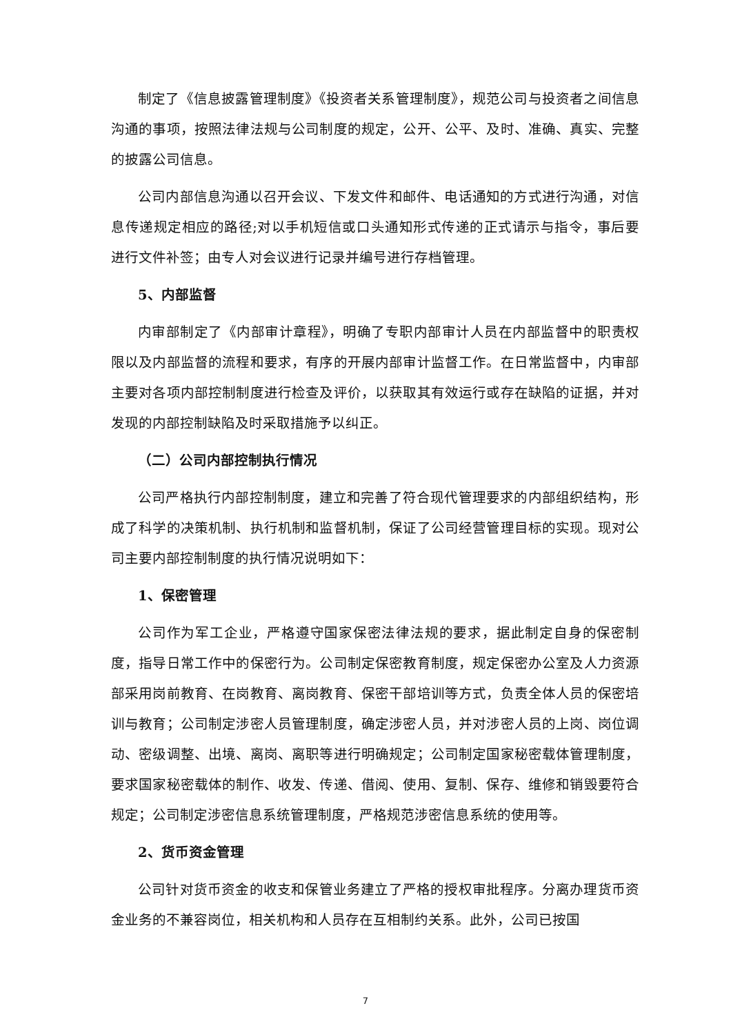制定了《信息披露管理制度》《投资者关系管理制度》，规范公司与投资者之间信息沟通的事项，按照法律法规与公司制度的规定，公开、公平、及时、准确、真实、完整的披露公司信息。
公司内部信息沟通以召开会议、下发文件和邮件、电话通知的方式进行沟通，对信息传递规定相应的路径;对以手机短信或口头通知形式传递的正式请示与指令，事后要进行文件补签；由专人对会议进行记录并编号进行存档管理。
5、内部监督
内审部制定了《内部审计章程》，明确了专职内部审计人员在内部监督中的职责权限以及内部监督的流程和要求，有序的开展内部审计监督工作。在日常监督中，内审部主要对各项内部控制制度进行检查及评价，以获取其有效运行或存在缺陷的证据，并对发现的内部控制缺陷及时采取措施予以纠正。
（二）公司内部控制执行情况
公司严格执行内部控制制度，建立和完善了符合现代管理要求的内部组织结构，形成了科学的决策机制、执行机制和监督机制，保证了公司经营管理目标的实现。现对公司主要内部控制制度的执行情况说明如下：
1、保密管理
公司作为军工企业，严格遵守国家保密法律法规的要求，据此制定自身的保密制度，指导日常工作中的保密行为。公司制定保密教育制度，规定保密办公室及人力资源部采用岗前教育、在岗教育、离岗教育、保密干部培训等方式，负责全体人员的保密培训与教育；公司制定涉密人员管理制度，确定涉密人员，并对涉密人员的上岗、岗位调动、密级调整、出境、离岗、离职等进行明确规定；公司制定国家秘密载体管理制度，要求国家秘密载体的制作、收发、传递、借阅、使用、复制、保存、维修和销毁要符合规定；公司制定涉密信息系统管理制度，严格规范涉密信息系统的使用等。
2、货币资金管理
公司针对货币资金的收支和保管业务建立了严格的授权审批程序。分离办理货币资金业务的不兼容岗位，相关机构和人员存在互相制约关系。此外，公司已按国
7